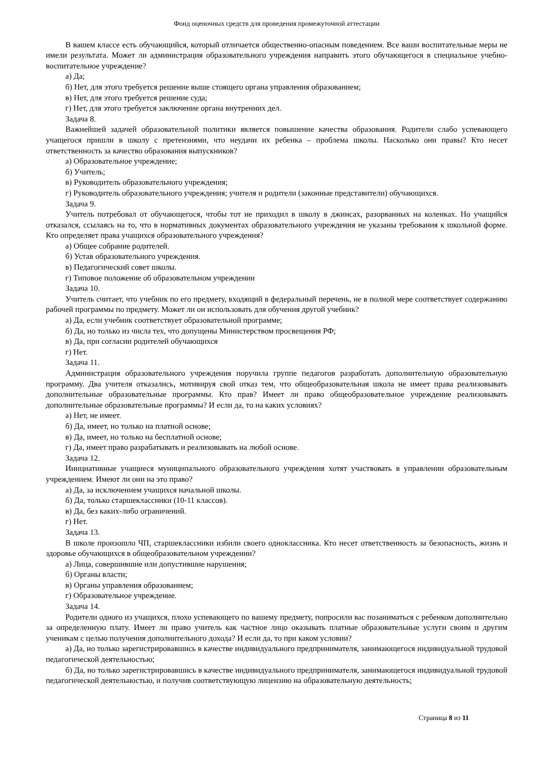Фонд оценочных средств для проведения промежуточной аттестации
В вашем классе есть обучающийся, который отличается общественно-опасным поведением. Все ваши воспитательные меры не имели результата. Может ли администрация образовательного учреждения направить этого обучающегося в специальное учебно-воспитательное учреждение?
а) Да;
б) Нет, для этого требуется решение выше стоящего органа управления образованием;
в) Нет, для этого требуется решение суда;
г) Нет, для этого требуется заключение органа внутренних дел.
Задача 8.
Важнейшей задачей образовательной политики является повышение качества образования. Родители слабо успевающего учащегося пришли в школу с претензиями, что неудачи их ребенка – проблема школы. Насколько они правы? Кто несет ответственность за качество образования выпускников?
а) Образовательное учреждение;
б) Учитель;
в) Руководитель образовательного учреждения;
г) Руководитель образовательного учреждения; учителя и родители (законные представители) обучающихся.
Задача 9.
Учитель потребовал от обучающегося, чтобы тот не приходил в школу в джинсах, разорванных на коленках. Но учащийся отказался, ссылаясь на то, что в нормативных документах образовательного учреждения не указаны требования к школьной форме. Кто определяет права учащихся образовательного учреждения?
а) Общее собрание родителей.
б) Устав образовательного учреждения.
в) Педагогический совет школы.
г) Типовое положение об образовательном учреждении
Задача 10.
Учитель считает, что учебник по его предмету, входящий в федеральный перечень, не в полной мере соответствует содержанию рабочей программы по предмету. Может ли он использовать для обучения другой учебник?
а) Да, если учебник соответствует образовательной программе;
б) Да, но только из числа тех, что допущены Министерством просвещения РФ;
в) Да, при согласии родителей обучающихся
г) Нет.
Задача 11.
Администрация образовательного учреждения поручила группе педагогов разработать дополнительную образовательную программу. Два учителя отказались, мотивируя свой отказ тем, что общеобразовательная школа не имеет права реализовывать дополнительные образовательные программы. Кто прав? Имеет ли право общеобразовательное учреждение реализовывать дополнительные образовательные программы? И если да, то на каких условиях?
а) Нет, не имеет.
б) Да, имеет, но только на платной основе;
в) Да, имеет, но только на бесплатной основе;
г) Да, имеет право разрабатывать и реализовывать на любой основе.
Задача 12.
Инициативные учащиеся муниципального образовательного учреждения хотят участвовать в управлении образовательным учреждением. Имеют ли они на это право?
а) Да, за исключением учащихся начальной школы.
б) Да, только старшеклассники (10-11 классов).
в) Да, без каких-либо ограничений.
г) Нет.
Задача 13.
В школе произошло ЧП, старшеклассники избили своего одноклассника. Кто несет ответственность за безопасность, жизнь и здоровье обучающихся в общеобразовательном учреждении?
а) Лица, совершившие или допустившие нарушения;
б) Органы власти;
в) Органы управления образованием;
г) Образовательное учреждение.
Задача 14.
Родители одного из учащихся, плохо успевающего по вашему предмету, попросили вас позаниматься с ребенком дополнительно за определенную плату. Имеет ли право учитель как частное лицо оказывать платные образовательные услуги своим и другим ученикам с целью получения дополнительного дохода? И если да, то при каком условии?
а) Да, но только зарегистрировавшись в качестве индивидуального предпринимателя, занимающегося индивидуальной трудовой педагогической деятельностью;
б) Да, но только зарегистрировавшись в качестве индивидуального предпринимателя, занимающегося индивидуальной трудовой педагогической деятельностью, и получив соответствующую лицензию на образовательную деятельность;
Страница 8 из 11